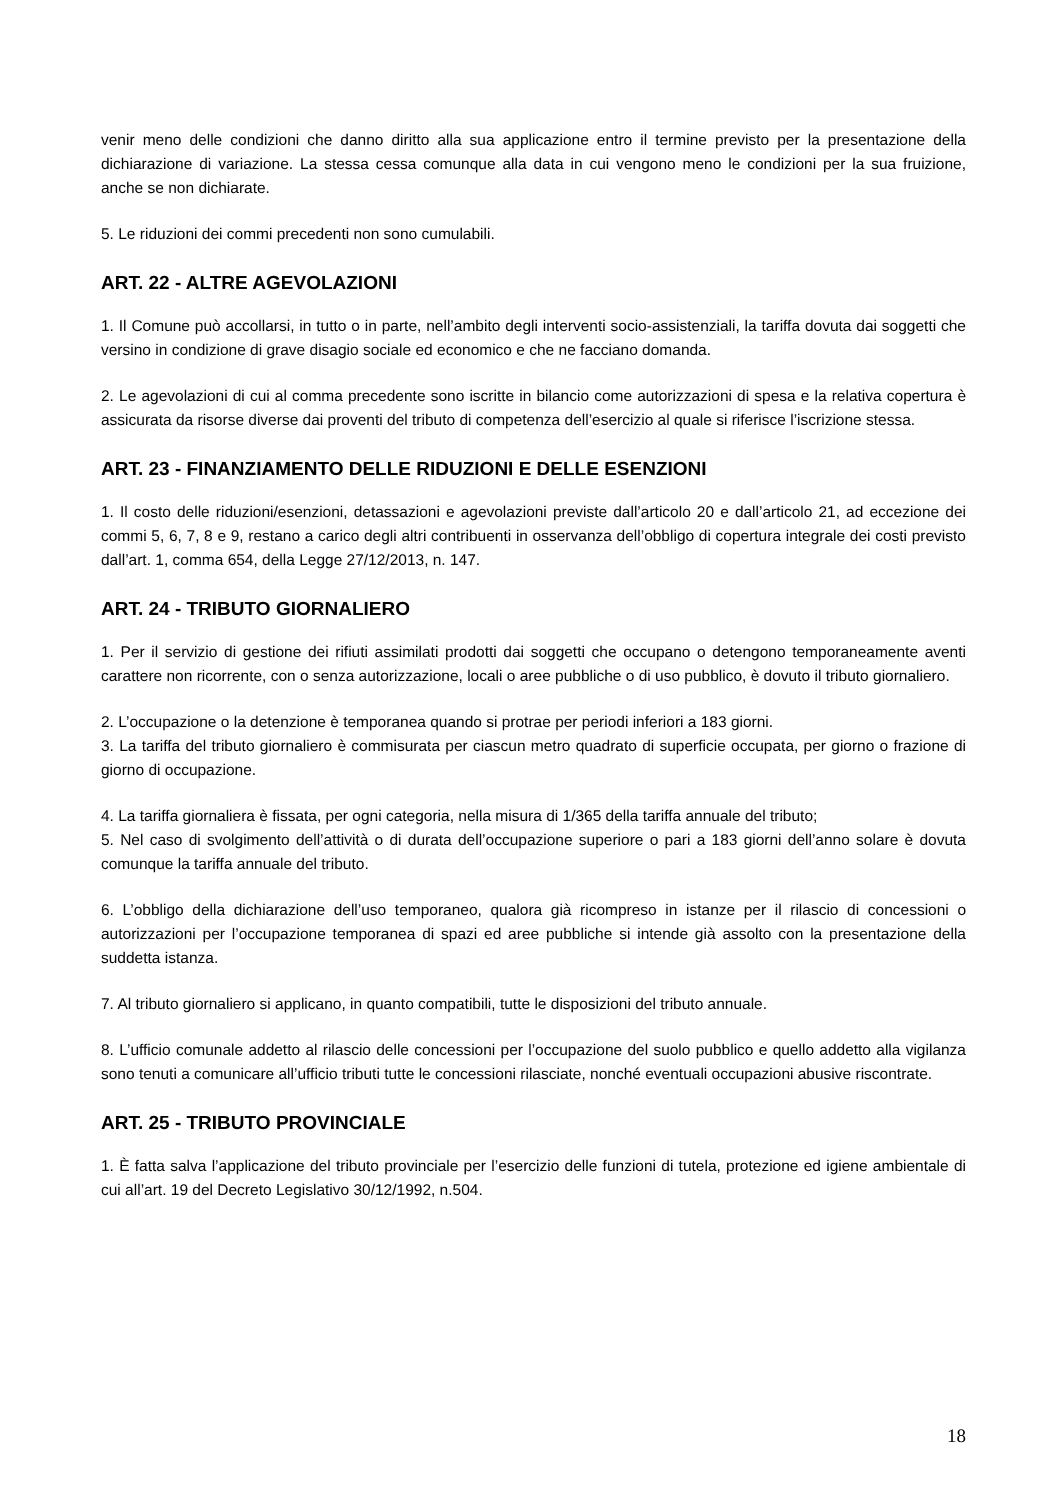venir meno delle condizioni che danno diritto alla sua applicazione entro il termine previsto per la presentazione della dichiarazione di variazione. La stessa cessa comunque alla data in cui vengono meno le condizioni per la sua fruizione, anche se non dichiarate.
5. Le riduzioni dei commi precedenti non sono cumulabili.
ART. 22 - ALTRE AGEVOLAZIONI
1. Il Comune può accollarsi, in tutto o in parte, nell’ambito degli interventi socio-assistenziali, la tariffa dovuta dai soggetti che versino in condizione di grave disagio sociale ed economico e che ne facciano domanda.
2. Le agevolazioni di cui al comma precedente sono iscritte in bilancio come autorizzazioni di spesa e la relativa copertura è assicurata da risorse diverse dai proventi del tributo di competenza dell’esercizio al quale si riferisce l’iscrizione stessa.
ART. 23 - FINANZIAMENTO DELLE RIDUZIONI E DELLE ESENZIONI
1. Il costo delle riduzioni/esenzioni, detassazioni e agevolazioni previste dall’articolo 20 e dall’articolo 21, ad eccezione dei commi 5, 6, 7, 8 e 9, restano a carico degli altri contribuenti in osservanza dell’obbligo di copertura integrale dei costi previsto dall’art. 1, comma 654, della Legge 27/12/2013, n. 147.
ART. 24 - TRIBUTO GIORNALIERO
1. Per il servizio di gestione dei rifiuti assimilati prodotti dai soggetti che occupano o detengono temporaneamente aventi carattere non ricorrente, con o senza autorizzazione, locali o aree pubbliche o di uso pubblico, è dovuto il tributo giornaliero.
2. L’occupazione o la detenzione è temporanea quando si protrae per periodi inferiori a 183 giorni.
3. La tariffa del tributo giornaliero è commisurata per ciascun metro quadrato di superficie occupata, per giorno o frazione di giorno di occupazione.
4. La tariffa giornaliera è fissata, per ogni categoria, nella misura di 1/365 della tariffa annuale del tributo;
5. Nel caso di svolgimento dell’attività o di durata dell’occupazione superiore o pari a 183 giorni dell’anno solare è dovuta comunque la tariffa annuale del tributo.
6. L’obbligo della dichiarazione dell’uso temporaneo, qualora già ricompreso in istanze per il rilascio di concessioni o autorizzazioni per l’occupazione temporanea di spazi ed aree pubbliche si intende già assolto con la presentazione della suddetta istanza.
7. Al tributo giornaliero si applicano, in quanto compatibili, tutte le disposizioni del tributo annuale.
8. L’ufficio comunale addetto al rilascio delle concessioni per l’occupazione del suolo pubblico e quello addetto alla vigilanza sono tenuti a comunicare all’ufficio tributi tutte le concessioni rilasciate, nonché eventuali occupazioni abusive riscontrate.
ART. 25 - TRIBUTO PROVINCIALE
1. È fatta salva l’applicazione del tributo provinciale per l’esercizio delle funzioni di tutela, protezione ed igiene ambientale di cui all’art. 19 del Decreto Legislativo 30/12/1992, n.504.
18